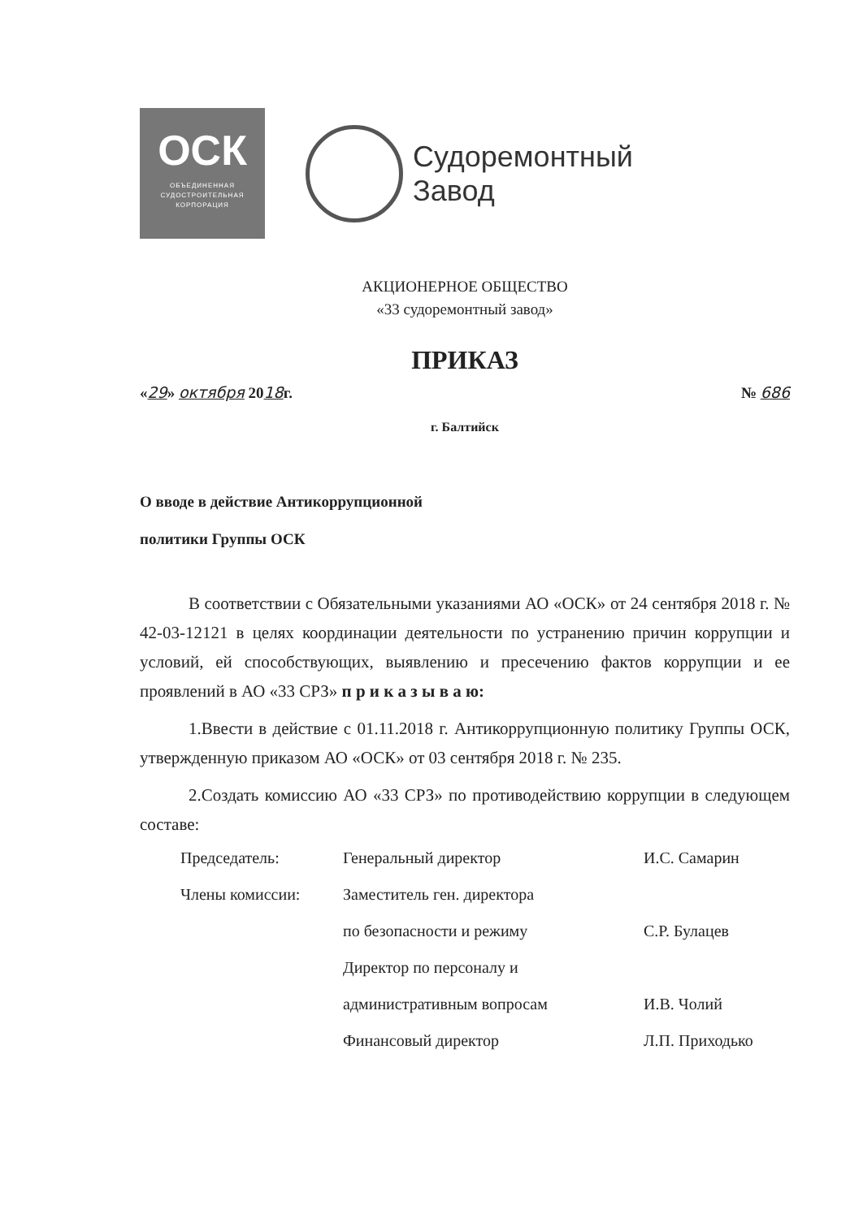ОСК
ОБЪЕДИНЕННАЯ
СУДОСТРОИТЕЛЬНАЯ
КОРПОРАЦИЯ
Судоремонтный
Завод
АКЦИОНЕРНОЕ ОБЩЕСТВО
«33 судоремонтный завод»
ПРИКАЗ
«29» октября 2018г. № 686
г. Балтийск
О вводе в действие Антикоррупционной
политики Группы ОСК
В соответствии с Обязательными указаниями АО «ОСК» от 24 сентября 2018 г. № 42-03-12121 в целях координации деятельности по устранению причин коррупции и условий, ей способствующих, выявлению и пресечению фактов коррупции и ее проявлений в АО «33 СРЗ» п р и к а з ы в а ю:
1.Ввести в действие с 01.11.2018 г. Антикоррупционную политику Группы ОСК, утвержденную приказом АО «ОСК» от 03 сентября 2018 г. № 235.
2.Создать комиссию АО «33 СРЗ» по противодействию коррупции в следующем составе:
Председатель: Генеральный директор И.С. Самарин
Члены комиссии: Заместитель ген. директора
по безопасности и режиму С.Р. Булацев
Директор по персоналу и
административным вопросам И.В. Чолий
Финансовый директор Л.П. Приходько